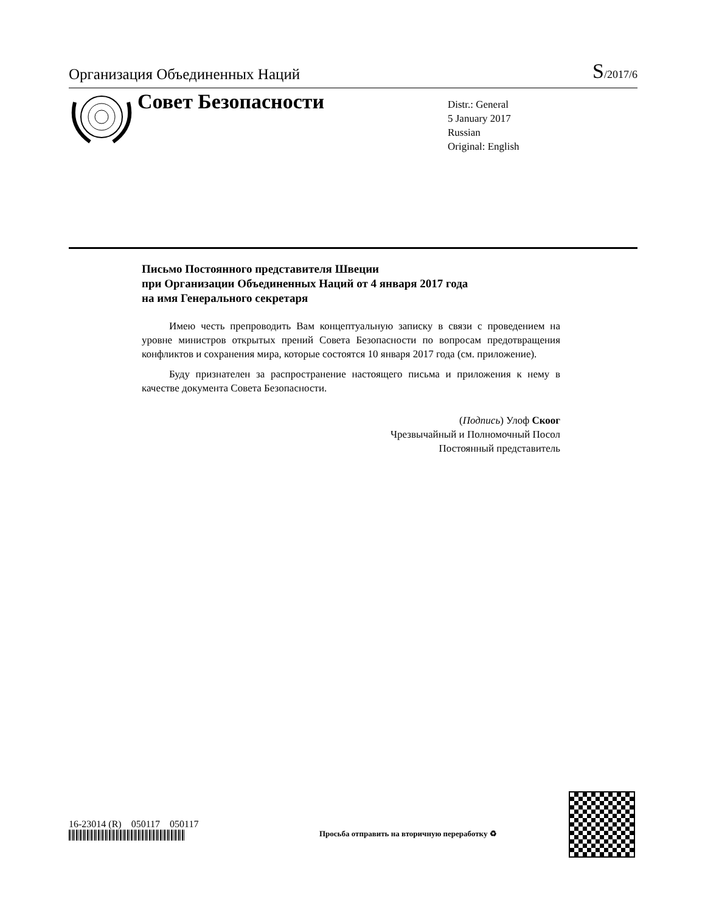Организация Объединенных Наций
S/2017/6
Совет Безопасности
Distr.: General
5 January 2017
Russian
Original: English
Письмо Постоянного представителя Швеции
при Организации Объединенных Наций от 4 января 2017 года
на имя Генерального секретаря
Имею честь препроводить Вам концептуальную записку в связи с проведением на уровне министров открытых прений Совета Безопасности по вопросам предотвращения конфликтов и сохранения мира, которые состоятся 10 января 2017 года (см. приложение).
Буду признателен за распространение настоящего письма и приложения к нему в качестве документа Совета Безопасности.
(Подпись) Улоф Скоог
Чрезвычайный и Полномочный Посол
Постоянный представитель
16-23014 (R) 050117 050117
Просьба отправить на вторичную переработку ♻